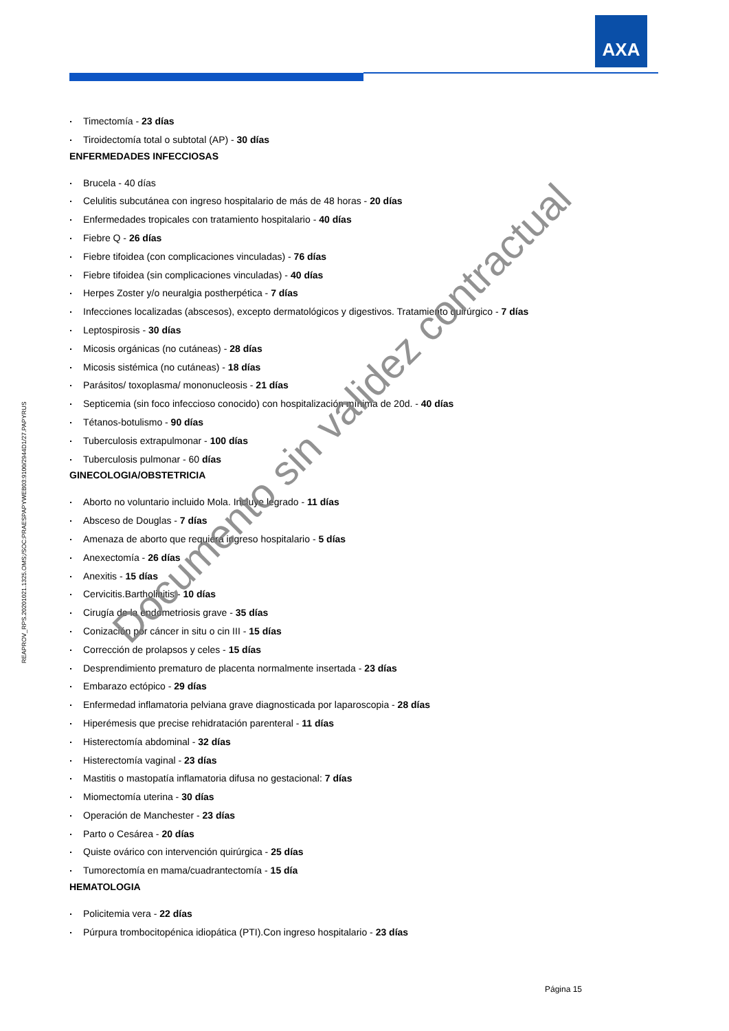AXA
REAPROV_RPS.20201021.1325.OMS;/SOC:PRAESPAPYWEB03:9100/2944D1/27.PAPYRUS
Timectomía - 23 días
Tiroidectomía total o subtotal (AP) - 30 días
ENFERMEDADES INFECCIOSAS
Brucela - 40 días
Celulitis subcutánea con ingreso hospitalario de más de 48 horas - 20 días
Enfermedades tropicales con tratamiento hospitalario - 40 días
Fiebre Q - 26 días
Fiebre tifoidea (con complicaciones vinculadas) - 76 días
Fiebre tifoidea (sin complicaciones vinculadas) - 40 días
Herpes Zoster y/o neuralgia postherpética - 7 días
Infecciones localizadas (abscesos), excepto dermatológicos y digestivos. Tratamiento quirúrgico - 7 días
Leptospirosis - 30 días
Micosis orgánicas (no cutáneas) - 28 días
Micosis sistémica (no cutáneas) - 18 días
Parásitos/ toxoplasma/ mononucleosis - 21 días
Septicemia (sin foco infeccioso conocido) con hospitalización mínima de 20d. - 40 días
Tétanos-botulismo - 90 días
Tuberculosis extrapulmonar - 100 días
Tuberculosis pulmonar - 60 días
GINECOLOGIA/OBSTETRICIA
Aborto no voluntario incluido Mola. Incluye legrado - 11 días
Absceso de Douglas - 7 días
Amenaza de aborto que requiera ingreso hospitalario - 5 días
Anexectomía - 26 días
Anexitis - 15 días
Cervicitis.Bartholinitis - 10 días
Cirugía de la endometriosis grave - 35 días
Conización por cáncer in situ o cin III - 15 días
Corrección de prolapsos y celes - 15 días
Desprendimiento prematuro de placenta normalmente insertada - 23 días
Embarazo ectópico - 29 días
Enfermedad inflamatoria pelviana grave diagnosticada por laparoscopia - 28 días
Hiperémesis que precise rehidratación parenteral - 11 días
Histerectomía abdominal - 32 días
Histerectomía vaginal - 23 días
Mastitis o mastopatía inflamatoria difusa no gestacional: 7 días
Miomectomía uterina - 30 días
Operación de Manchester - 23 días
Parto o Cesárea - 20 días
Quiste ovárico con intervención quirúrgica - 25 días
Tumorectomía en mama/cuadrantectomía - 15 día
HEMATOLOGIA
Policitemia vera - 22 días
Púrpura trombocitopénica idiopática (PTI).Con ingreso hospitalario - 23 días
Documento sin validez contractual
Página 15